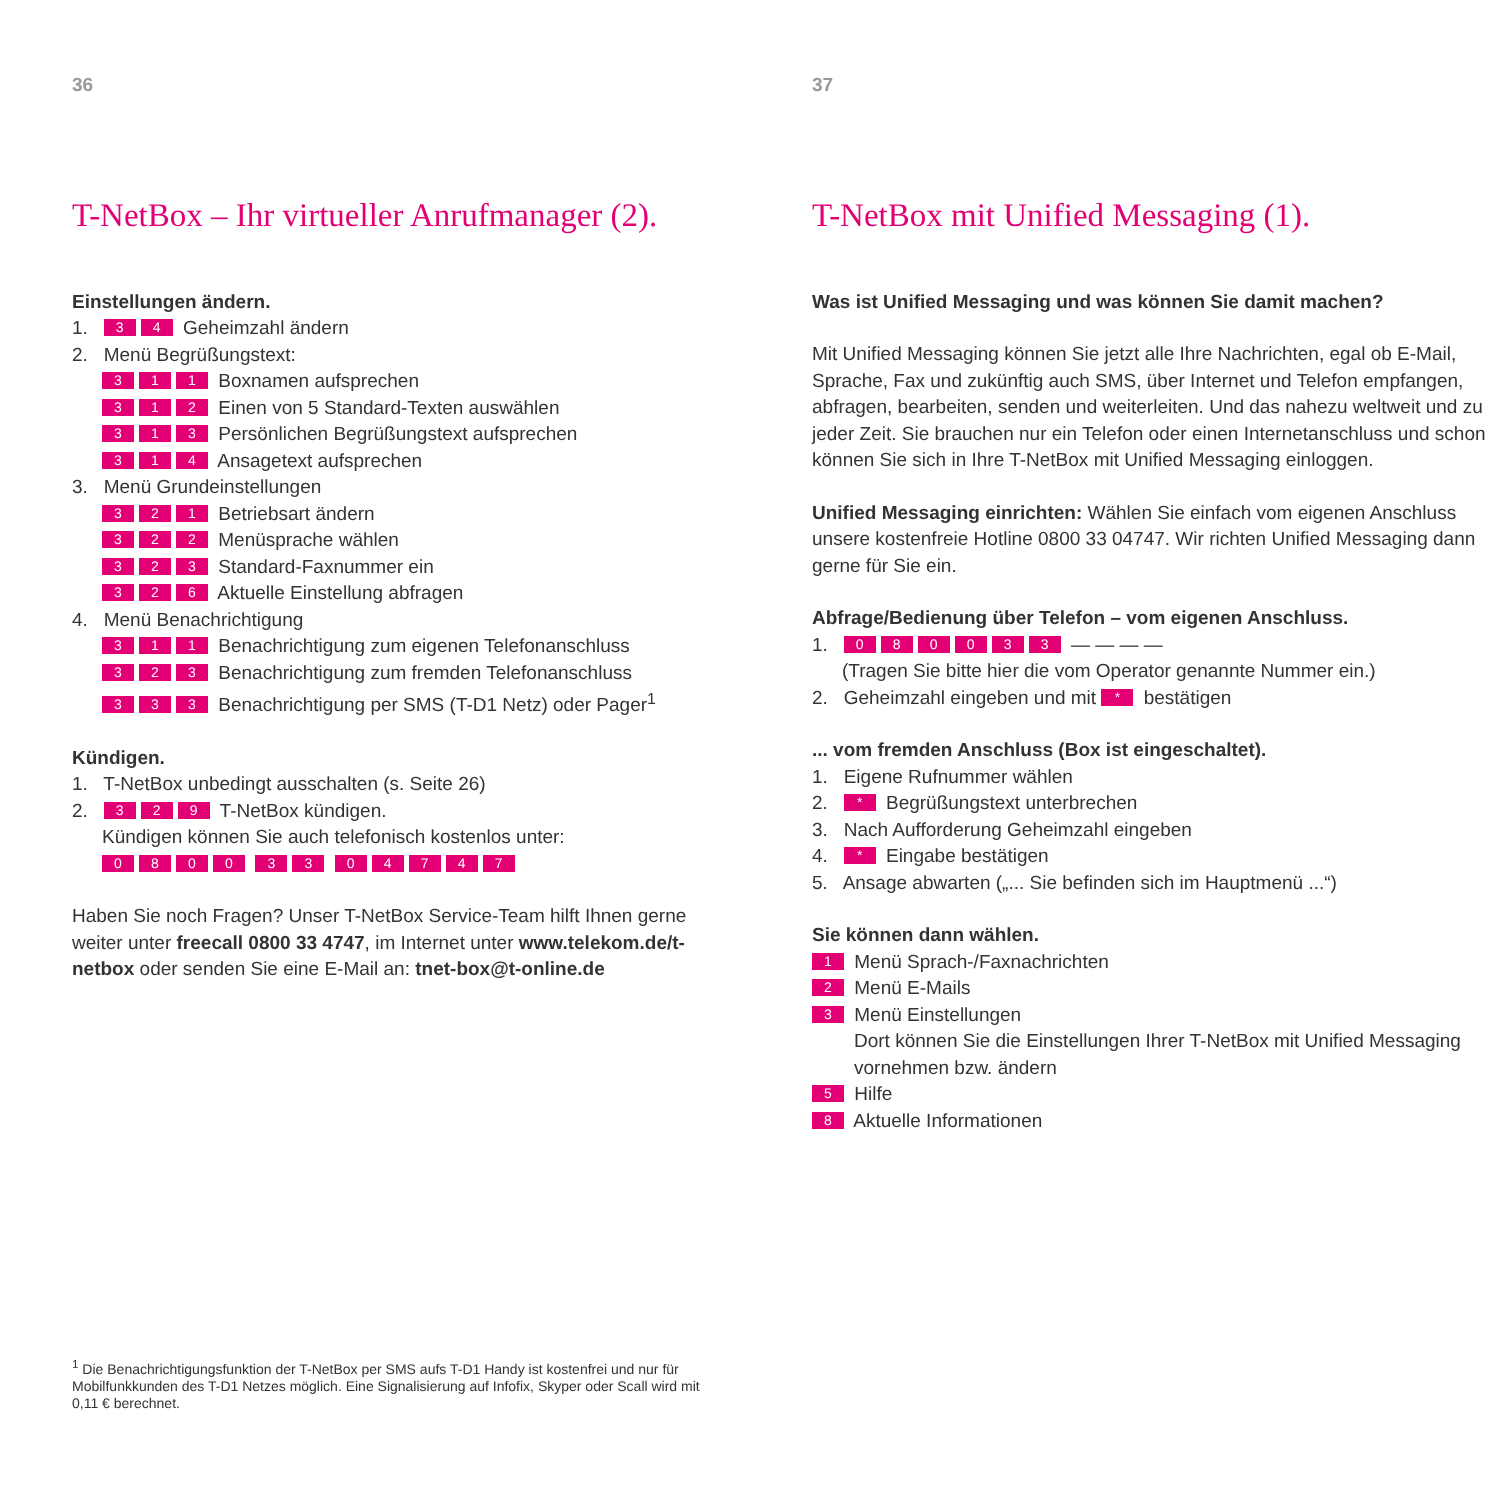36
T-NetBox – Ihr virtueller Anrufmanager (2).
Einstellungen ändern.
1. 3 4 Geheimzahl ändern
2. Menü Begrüßungstext:
311 Boxnamen aufsprechen
312 Einen von 5 Standard-Texten auswählen
313 Persönlichen Begrüßungstext aufsprechen
314 Ansagetext aufsprechen
3. Menü Grundeinstellungen
321 Betriebsart ändern
322 Menüsprache wählen
323 Standard-Faxnummer ein
326 Aktuelle Einstellung abfragen
4. Menü Benachrichtigung
311 Benachrichtigung zum eigenen Telefonanschluss
323 Benachrichtigung zum fremden Telefonanschluss
333 Benachrichtigung per SMS (T-D1 Netz) oder Pager<sup>1</sup>
Kündigen.
1. T-NetBox unbedingt ausschalten (s. Seite 26)
2. 3 2 9 T-NetBox kündigen.
Kündigen können Sie auch telefonisch kostenlos unter:
0800 33 04747
Haben Sie noch Fragen? Unser T-NetBox Service-Team hilft Ihnen gerne weiter unter freecall 0800 33 4747, im Internet unter www.telekom.de/t-netbox oder senden Sie eine E-Mail an: tnet-box@t-online.de
<sup>1</sup> Die Benachrichtigungsfunktion der T-NetBox per SMS aufs T-D1 Handy ist kostenfrei und nur für Mobilfunkkunden des T-D1 Netzes möglich. Eine Signalisierung auf Infofix, Skyper oder Scall wird mit 0,11 € berechnet.
37
T-NetBox mit Unified Messaging (1).
Was ist Unified Messaging und was können Sie damit machen?
Mit Unified Messaging können Sie jetzt alle Ihre Nachrichten, egal ob E-Mail, Sprache, Fax und zukünftig auch SMS, über Internet und Telefon empfangen, abfragen, bearbeiten, senden und weiterleiten. Und das nahezu weltweit und zu jeder Zeit. Sie brauchen nur ein Telefon oder einen Internetanschluss und schon können Sie sich in Ihre T-NetBox mit Unified Messaging einloggen.
Unified Messaging einrichten: Wählen Sie einfach vom eigenen Anschluss unsere kostenfreie Hotline 0800 33 04747. Wir richten Unified Messaging dann gerne für Sie ein.
Abfrage/Bedienung über Telefon – vom eigenen Anschluss.
1. 080033 — — — —
(Tragen Sie bitte hier die vom Operator genannte Nummer ein.)
2. Geheimzahl eingeben und mit * bestätigen
... vom fremden Anschluss (Box ist eingeschaltet).
1. Eigene Rufnummer wählen
2. * Begrüßungstext unterbrechen
3. Nach Aufforderung Geheimzahl eingeben
4. * Eingabe bestätigen
5. Ansage abwarten („... Sie befinden sich im Hauptmenü ...“)
Sie können dann wählen.
1 Menü Sprach-/Faxnachrichten
2 Menü E-Mails
3 Menü Einstellungen
Dort können Sie die Einstellungen Ihrer T-NetBox mit Unified Messaging vornehmen bzw. ändern
5 Hilfe
8 Aktuelle Informationen